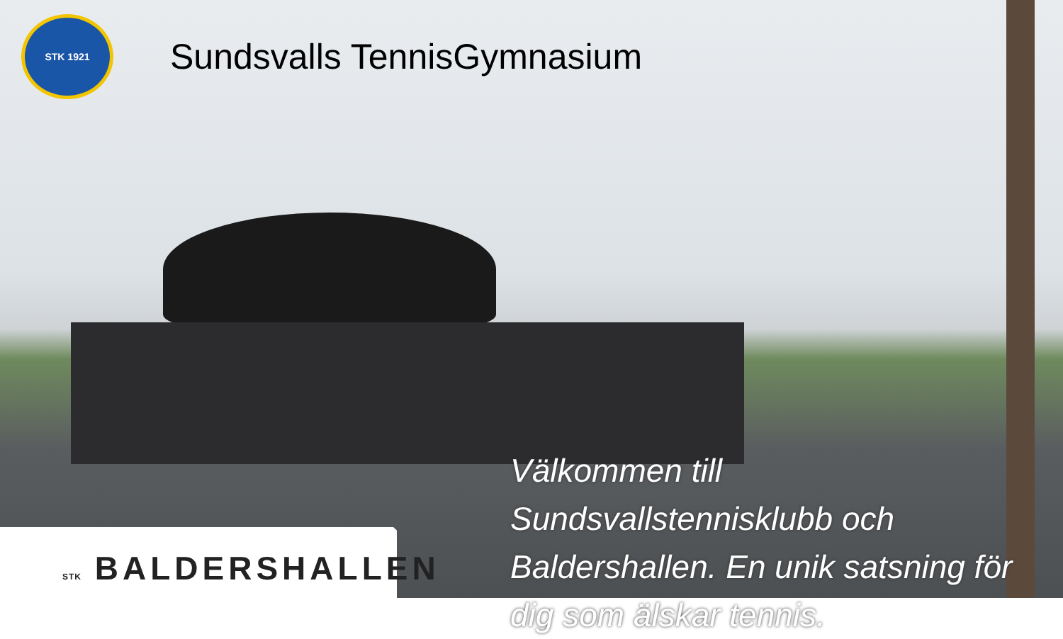STK 1921
Sundsvalls TennisGymnasium
STK BALDERSHALLEN
Välkommen till Sundsvallstennisklubb och Baldershallen. En unik satsning för dig som älskar tennis.